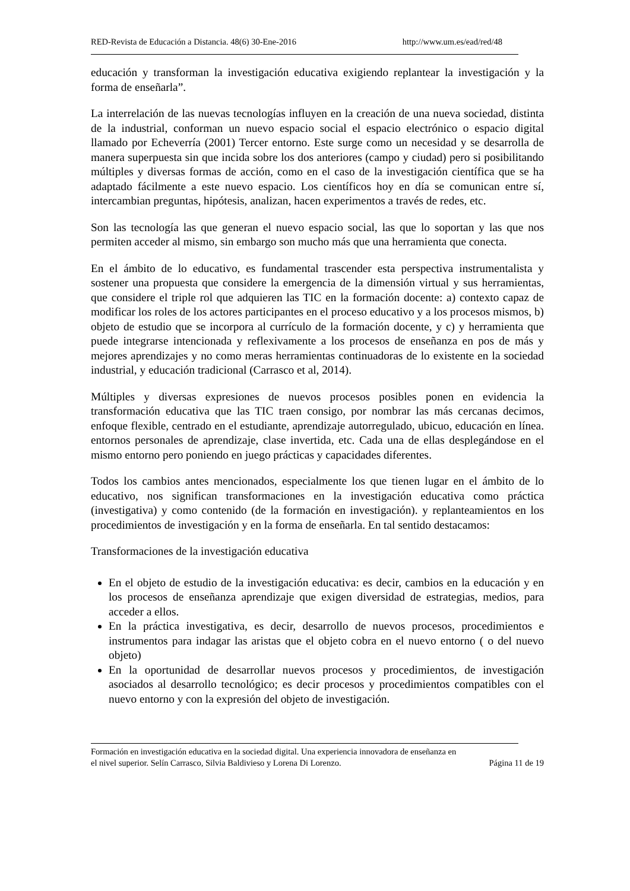RED-Revista de Educación a Distancia. 48(6) 30-Ene-2016 http://www.um.es/ead/red/48
educación y transforman la investigación educativa exigiendo replantear la investigación y la forma de enseñarla”.
La interrelación de las nuevas tecnologías influyen en la creación de una nueva sociedad, distinta de la industrial, conforman un nuevo espacio social el espacio electrónico o espacio digital llamado por Echeverría (2001) Tercer entorno. Este surge como un necesidad y se desarrolla de manera superpuesta sin que incida sobre los dos anteriores (campo y ciudad) pero si posibilitando múltiples y diversas formas de acción, como en el caso de la investigación científica que se ha adaptado fácilmente a este nuevo espacio. Los científicos hoy en día se comunican entre sí, intercambian preguntas, hipótesis, analizan, hacen experimentos a través de redes, etc.
Son las tecnología las que generan el nuevo espacio social, las que lo soportan y las que nos permiten acceder al mismo, sin embargo son mucho más que una herramienta que conecta.
En el ámbito de lo educativo, es fundamental trascender esta perspectiva instrumentalista y sostener una propuesta que considere la emergencia de la dimensión virtual y sus herramientas, que considere el triple rol que adquieren las TIC en la formación docente: a) contexto capaz de modificar los roles de los actores participantes en el proceso educativo y a los procesos mismos, b) objeto de estudio que se incorpora al currículo de la formación docente, y c) y herramienta que puede integrarse intencionada y reflexivamente a los procesos de enseñanza en pos de más y mejores aprendizajes y no como meras herramientas continuadoras de lo existente en la sociedad industrial, y educación tradicional (Carrasco et al, 2014).
Múltiples y diversas expresiones de nuevos procesos posibles ponen en evidencia la transformación educativa que las TIC traen consigo, por nombrar las más cercanas decimos, enfoque flexible, centrado en el estudiante, aprendizaje autorregulado, ubicuo, educación en línea. entornos personales de aprendizaje, clase invertida, etc. Cada una de ellas desplegándose en el mismo entorno pero poniendo en juego prácticas y capacidades diferentes.
Todos los cambios antes mencionados, especialmente los que tienen lugar en el ámbito de lo educativo, nos significan transformaciones en la investigación educativa como práctica (investigativa) y como contenido (de la formación en investigación). y replanteamientos en los procedimientos de investigación y en la forma de enseñarla. En tal sentido destacamos:
Transformaciones de la investigación educativa
En el objeto de estudio de la investigación educativa: es decir, cambios en la educación y en los procesos de enseñanza aprendizaje que exigen diversidad de estrategias, medios, para acceder a ellos.
En la práctica investigativa, es decir, desarrollo de nuevos procesos, procedimientos e instrumentos para indagar las aristas que el objeto cobra en el nuevo entorno ( o del nuevo objeto)
En la oportunidad de desarrollar nuevos procesos y procedimientos, de investigación asociados al desarrollo tecnológico; es decir procesos y procedimientos compatibles con el nuevo entorno y con la expresión del objeto de investigación.
Formación en investigación educativa en la sociedad digital. Una experiencia innovadora de enseñanza en
el nivel superior. Selín Carrasco, Silvia Baldivieso y Lorena Di Lorenzo. Página 11 de 19